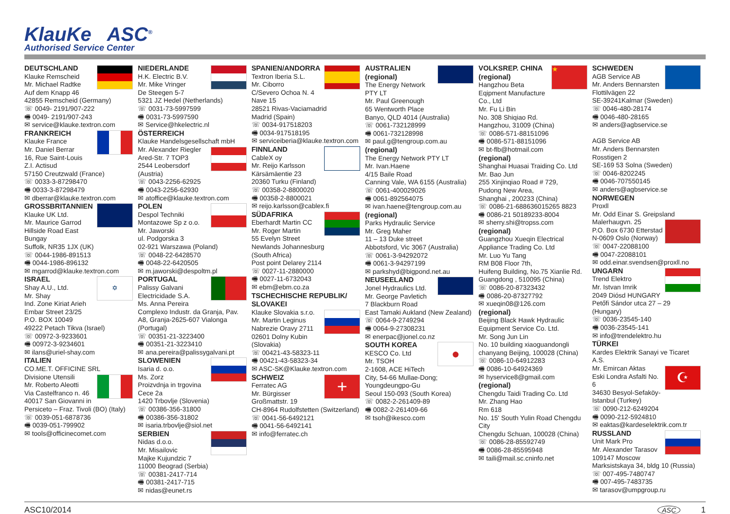KlauKe ASC<sup>®</sup>
Authorised Service Center
DEUTSCHLAND
Klauke Remscheid
Mr. Michael Radtke
Auf dem Knapp 46
42855 Remscheid (Germany)
☏ 0049- 2191/907-222
🖷 0049- 2191/907-243
✉ service@klauke.textron.com
FRANKREICH
Klauke France
Mr. Daniel Berrar
16, Rue Saint-Louis
Z.I. Actisud
57150 Creutzwald (France)
☏ 0033-3-87298470
🖷 0033-3-87298479
✉ dberrar@klauke.textron.com
GROSSBRITANNIEN
Klauke UK Ltd.
Mr. Maurice Garrod
Hillside Road East
Bungay
Suffolk, NR35 1JX (UK)
☏ 0044-1986-891513
🖷 0044-1986-896132
✉ mgarrod@klauke.textron.com
✡
ISRAEL
Shay A.U., Ltd.
Mr. Shay
Ind. Zone Kiriat Arieh
Embar Street 23/25
P.O. BOX 10049
49222 Petach Tikva (Israel)
☏ 00972-3-9233601
🖷 00972-3-9234601
✉ ilans@uriel-shay.com
ITALIEN
CO.ME.T. OFFICINE SRL
Divisione Utensili
Mr. Roberto Aleotti
Via Castelfranco n. 46
40017 San Giovanni in Persiceto – Fraz. Tivoli (BO) (Italy)
☏ 0039-051-6878736
🖷 0039-051-799902
✉ tools@officinecomet.com
NIEDERLANDE
H.K. Electric B.V.
Mr. Mike Vringer
De Steegen 5-7
5321 JZ Hedel (Netherlands)
☏ 0031-73-5997599
🖷 0031-73-5997590
✉ Service@hkelectric.nl
ÖSTERREICH
Klauke Handelsgesellschaft mbH
Mr. Alexander Riegler
Ared-Str. 7 TOP3
2544 Leobersdorf (Austria)
☏ 0043-2256-62925
🖷 0043-2256-62930
✉ atoffice@klauke.textron.com
POLEN
Despol Techniki
Montazowe Sp z o.o.
Mr. Jaworski
ul. Podgorska 3
02-921 Warszawa (Poland)
☏ 0048-22-6428570
🖷 0048-22-6420505
✉ m.jaworski@despoltm.pl
PORTUGAL
Palissy Galvani
Electricidade S.A.
Ms. Anna Pereira
Complexo Industr. da Granja, Pav. A8, Granja-2625-607 Vialonga (Portugal)
☏ 00351-21-3223400
🖷 00351-21-3223410
✉ ana.pereira@palissygalvani.pt
SLOWENIEN
Isaria d. o.o.
Ms. Zorz
Proizvdnja in trgovina Cece 2a
1420 Trbovlje (Slovenia)
☏ 00386-356-31800
🖷 00386-356-31802
✉ isaria.trbovlje@siol.net
SERBIEN
Nidas d.o.o.
Mr. Misailovic
Majke Kujundzic 7
11000 Beograd (Serbia)
☏ 00381-2417-714
🖷 00381-2417-715
✉ nidas@eunet.rs
SPANIEN/ANDORRA
Textron Iberia S.L.
Mr. Ciborro
C/Severo Ochoa N. 4
Nave 15
28521 Rivas-Vaciamadrid
Madrid (Spain)
☏ 0034-917518203
🖷 0034-917518195
✉ serviceiberia@klauke.textron.com
FINNLAND
CableX oy
Mr. Reijo Karlsson
Kärsämäentie 23
20360 Turku (Finland)
☏ 00358-2-8800020
🖷 00358-2-8800021
✉ reijo.karlsson@cablex.fi
SÜDAFRIKA
Eberhardt Martin CC
Mr. Roger Martin
55 Evelyn Street
Newlands Johannesburg
(South Africa)
Post point Delarey 2114
☏ 0027-11-2880000
🖷 0027-11-6732043
✉ ebm@ebm.co.za
TSCHECHISCHE REPUBLIK/ SLOVAKEI
Klauke Slovakia s.r.o.
Mr. Martin Leginus
Nabrezie Oravy 2711
02601 Dolny Kubin (Slovakia)
☏ 00421-43-58323-11
🖷 00421-43-58323-34
✉ ASC-SK@Klauke.textron.com
+
SCHWEIZ
Ferratec AG
Mr. Bürgisser
Großmattstr. 19
CH-8964 Rudolfstetten (Switzerland)
☏ 0041-56-6492121
🖷 0041-56-6492141
✉ info@ferratec.ch
AUSTRALIEN
(regional)
The Energy Network PTY LT
Mr. Paul Greenough
65 Wentworth Place
Banyo, QLD 4014 (Australia)
☏ 0061-732128999
🖷 0061-732128998
✉ paul.g@tengroup.com.au
(regional)
The Energy Network PTY LT
Mr. Ivan.Haene
4/15 Baile Road
Canning Vale, WA 6155 (Australia)
☏ 0061-400029026
🖷 0061-892564075
✉ ivan.haene@tengroup.com.au
(regional)
Parks Hydraulic Service
Mr. Greg Maher
11 – 13 Duke street
Abbotsford, Vic 3067 (Australia)
☏ 0061-3-94292072
🖷 0061-3-94297199
✉ parkshyd@bigpond.net.au
NEUSEELAND
Jonel Hydraulics Ltd.
Mr. George Pavletich
7 Blackburn Road
East Tamaki Aukland (New Zealand)
☏ 0064-9-2749294
🖷 0064-9-27308231
✉ enerpac@jonel.co.nz
●
SOUTH KOREA
KESCO Co. Ltd
Mr. TSOH
2-1608, ACE HiTech City, 54-66 Mullae-Dong; Youngdeungpo-Gu
Seoul 150-093 (South Korea)
☏ 0082-2-261409-89
🖷 0082-2-261409-66
✉ tsoh@ikesco.com
★
VOLKSREP. CHINA
(regional)
Hangzhou Beta Eqipment Manufacture Co., Ltd
Mr. Fu Li Bin
No. 308 Shiqiao Rd.
Hangzhou, 31009 (China)
☏ 0086-571-88151096
🖷 0086-571-88151096
✉ bt-flb@hotmail.com
(regional)
Shanghai Huasai Traiding Co. Ltd
Mr. Bao Jun
255 Xinjinqiao Road # 729,
Pudong New Area,
Shanghai , 200233 (China)
☏ 0086-21-688636015265 8823
🖷 0086-21 50189233-8004
✉ sherry.shi@tropss.com
(regional)
Guangzhou Xueqin Electrical Appliance Trading Co. Ltd
Mr. Luo Yu Tang
RM B08 Floor 7th,
Huifeng Building, No.75 Xianlie Rd.
Guangdong , 510095 (China)
☏ 0086-20-87323432
🖷 0086-20-87327792
✉ xueqin08@126.com
(regional)
Beijing Black Hawk Hydraulic Equipment Service Co. Ltd.
Mr. Song Jun Lin
No. 10 building xiaoguandongli
chanyang Beijing, 100028 (China)
☏ 0086-10-64912283
🖷 0086-10-64924369
✉ hyservice8@gmail.com
(regional)
Chengdu Taidi Trading Co. Ltd
Mr. Zhang Hao
Rm 618
No. 15' South Yulin Road Chengdu City
Chengdu Schuan, 100028 (China)
☏ 0086-28-85592749
🖷 0086-28-85595948
✉ taili@mail.sc.cninfo.net
SCHWEDEN
AGB Service AB
Mr. Anders Bennarsten
Flottilvägen 22
SE-39241Kalmar (Sweden)
☏ 0046-480-28174
🖷 0046-480-28165
✉ anders@agbservice.se
AGB Service AB
Mr. Anders Bennarsten
Rosstigen 2
SE-169 53 Solna (Sweden)
☏ 0046-8202245
🖷 0046-707550145
✉ anders@agbservice.se
NORWEGEN
Proxll
Mr. Odd Einar S. Greipsland
Malerhaugvn. 25
P.O. Box 6730 Etterstad
N-0609 Oslo (Norway)
☏ 0047-22088100
🖷 0047-22088101
✉ odd.einar.svendsen@proxll.no
UNGARN
Trend Elektro
Mr. Istvan Imrik
2049 Diósd HUNGARY
Petőfi Sándor utca 27 – 29 (Hungary)
☏ 0036-23545-140
🖷 0036-23545-141
✉ info@trendelektro.hu
TÜRKEI
Kardes Elektrik Sanayi ve Ticaret A.S.
☪
Mr. Emircan Aktas
Eski Londra Asfalti No. 6
34630 Besyol-Sefaköy-Istanbul (Turkey)
☏ 0090-212-6249204
🖷 0090-212-5924810
✉ eaktas@kardeselektrik.com.tr
RUSSLAND
Unit Mark Pro
Mr. Alexander Tarasov
109147 Moscow
Marksistskaya 34, bldg 10 (Russia)
☏ 007-495-7480747
🖷 007-495-7483735
✉ tarasov@umpgroup.ru
ASC10/2014 ASC 1